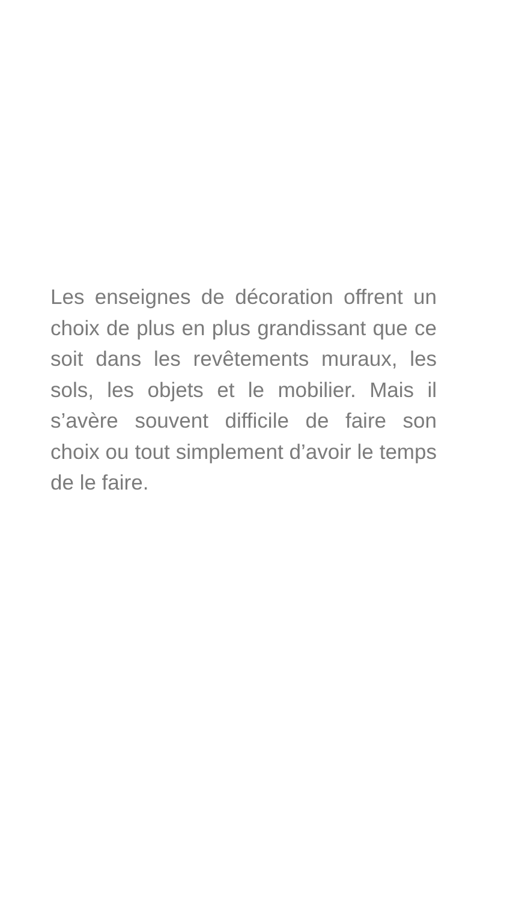Les enseignes de décoration offrent un choix de plus en plus grandissant que ce soit dans les revêtements muraux, les sols, les objets et le mobilier. Mais il s’avère souvent difficile de faire son choix ou tout simplement d’avoir le temps de le faire.